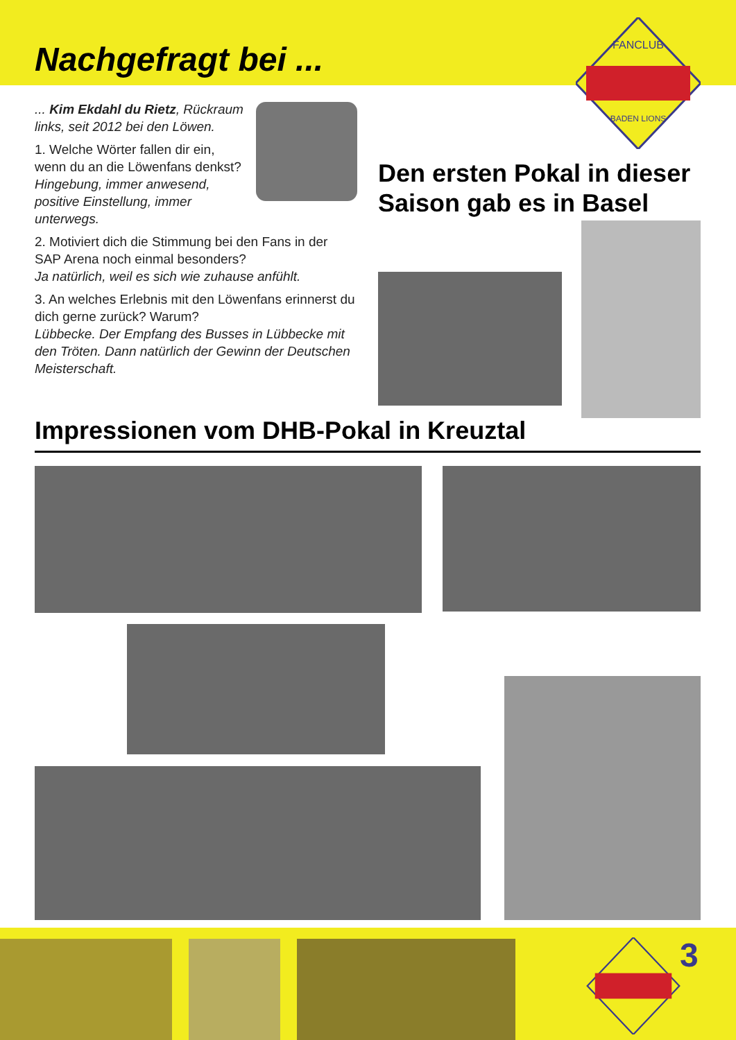Nachgefragt bei ...
FANCLUB
BADEN LIONS
... Kim Ekdahl du Rietz, Rückraum links, seit 2012 bei den Löwen.
1. Welche Wörter fallen dir ein, wenn du an die Löwenfans denkst?
Hingebung, immer anwesend, positive Einstellung, immer unterwegs.
2. Motiviert dich die Stimmung bei den Fans in der SAP Arena noch einmal besonders?
Ja natürlich, weil es sich wie zuhause anfühlt.
3. An welches Erlebnis mit den Löwenfans erinnerst du dich gerne zurück? Warum?
Lübbecke. Der Empfang des Busses in Lübbecke mit den Tröten. Dann natürlich der Gewinn der Deutschen Meisterschaft.
Den ersten Pokal in dieser Saison gab es in Basel
Impressionen vom DHB-Pokal in Kreuztal
3